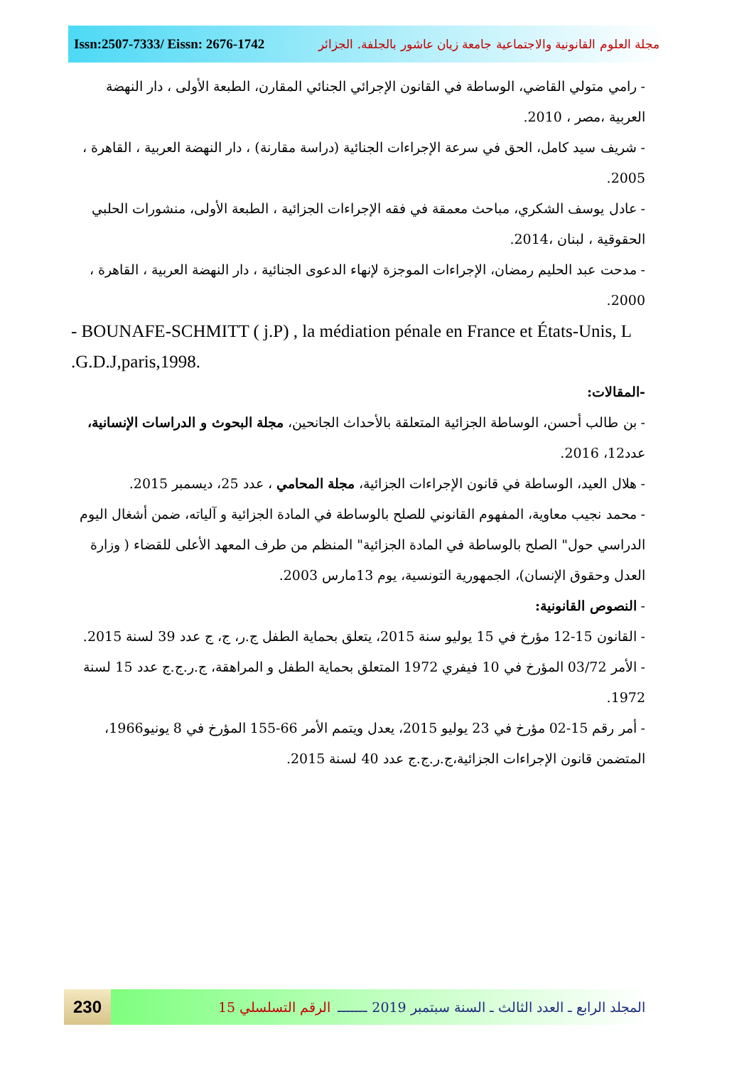Issn:2507-7333/ Eissn: 2676-1742 مجلة العلوم القانونية والاجتماعية جامعة زيان عاشور بالجلفة. الجزائر
- رامي متولي القاضي، الوساطة في القانون الإجرائي الجنائي المقارن، الطبعة الأولى ، دار النهضة العربية ،مصر ، 2010.
- شريف سيد كامل، الحق في سرعة الإجراءات الجنائية (دراسة مقارنة) ، دار النهضة العربية ، القاهرة ، 2005.
- عادل يوسف الشكري، مباحث معمقة في فقه الإجراءات الجزائية ، الطبعة الأولى، منشورات الحلبي الحقوقية ، لبنان ،2014.
- مدحت عبد الحليم رمضان، الإجراءات الموجزة لإنهاء الدعوى الجنائية ، دار النهضة العربية ، القاهرة ، 2000.
- BOUNAFE-SCHMITT ( j.P) , la médiation pénale en France et États-Unis, L .G.D.J,paris,1998.
-المقالات:
- بن طالب أحسن، الوساطة الجزائية المتعلقة بالأحداث الجانحين، مجلة البحوث و الدراسات الإنسانية، عدد12، 2016.
- هلال العيد، الوساطة في قانون الإجراءات الجزائية، مجلة المحامي ، عدد 25، ديسمبر 2015.
- محمد نجيب معاوية، المفهوم القانوني للصلح بالوساطة في المادة الجزائية و آلياته، ضمن أشغال اليوم الدراسي حول" الصلح بالوساطة في المادة الجزائية" المنظم من طرف المعهد الأعلى للقضاء ( وزارة العدل وحقوق الإنسان)، الجمهورية التونسية، يوم 13مارس 2003.
- النصوص القانونية:
- القانون 15-12 مؤرخ في 15 يوليو سنة 2015، يتعلق بحماية الطفل ج.ر، ج، ج عدد 39 لسنة 2015.
- الأمر 03/72 المؤرخ في 10 فيفري 1972 المتعلق بحماية الطفل و المراهقة، ج.ر.ج.ج عدد 15 لسنة 1972.
- أمر رقم 15-02 مؤرخ في 23 يوليو 2015، يعدل ويتمم الأمر 66-155 المؤرخ في 8 يونيو1966، المتضمن قانون الإجراءات الجزائية،ج.ر.ج.ج عدد 40 لسنة 2015.
230
المجلد الرابع ـ العدد الثالث ـ السنة سبتمبر 2019 ـــــــ الرقم التسلسلي 15